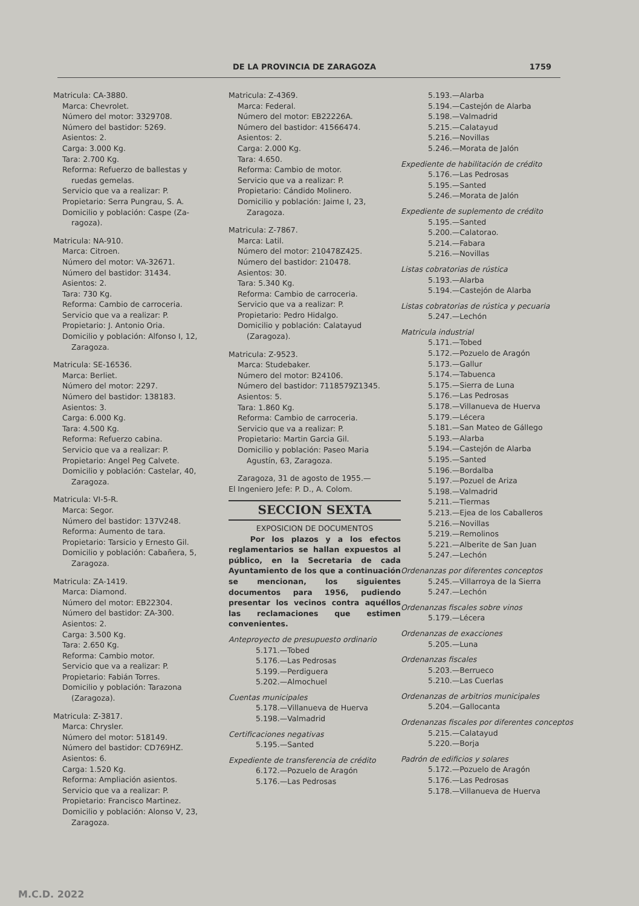DE LA PROVINCIA DE ZARAGOZA 1759
Matricula: CA-3880.
Marca: Chevrolet.
Número del motor: 3329708.
Número del bastidor: 5269.
Asientos: 2.
Carga: 3.000 Kg.
Tara: 2.700 Kg.
Reforma: Refuerzo de ballestas y
ruedas gemelas.
Servicio que va a realizar: P.
Propietario: Serra Pungrau, S. A.
Domicilio y población: Caspe (Za-
ragoza).
Matricula: NA-910.
Marca: Citroen.
Número del motor: VA-32671.
Número del bastidor: 31434.
Asientos: 2.
Tara: 730 Kg.
Reforma: Cambio de carroceria.
Servicio que va a realizar: P.
Propietario: J. Antonio Oria.
Domicilio y población: Alfonso I, 12,
Zaragoza.
Matricula: SE-16536.
Marca: Berliet.
Número del motor: 2297.
Número del bastidor: 138183.
Asientos: 3.
Carga: 6.000 Kg.
Tara: 4.500 Kg.
Reforma: Refuerzo cabina.
Servicio que va a realizar: P.
Propietario: Angel Peg Calvete.
Domicilio y población: Castelar, 40,
Zaragoza.
Matricula: VI-5-R.
Marca: Segor.
Número del bastidor: 137V248.
Reforma: Aumento de tara.
Propietario: Tarsicio y Ernesto Gil.
Domicilio y población: Cabañera, 5,
Zaragoza.
Matricula: ZA-1419.
Marca: Diamond.
Número del motor: EB22304.
Número del bastidor: ZA-300.
Asientos: 2.
Carga: 3.500 Kg.
Tara: 2.650 Kg.
Reforma: Cambio motor.
Servicio que va a realizar: P.
Propietario: Fabián Torres.
Domicilio y población: Tarazona
(Zaragoza).
Matricula: Z-3817.
Marca: Chrysler.
Número del motor: 518149.
Número del bastidor: CD769HZ.
Asientos: 6.
Carga: 1.520 Kg.
Reforma: Ampliación asientos.
Servicio que va a realizar: P.
Propietario: Francisco Martinez.
Domicilio y población: Alonso V, 23,
Zaragoza.
Matricula: Z-4369.
Marca: Federal.
Número del motor: EB22226A.
Número del bastidor: 41566474.
Asientos: 2.
Carga: 2.000 Kg.
Tara: 4.650.
Reforma: Cambio de motor.
Servicio que va a realizar: P.
Propietario: Cándido Molinero.
Domicilio y población: Jaime I, 23,
Zaragoza.
Matricula: Z-7867.
Marca: Latil.
Número del motor: 210478Z425.
Número del bastidor: 210478.
Asientos: 30.
Tara: 5.340 Kg.
Reforma: Cambio de carroceria.
Servicio que va a realizar: P.
Propietario: Pedro Hidalgo.
Domicilio y población: Calatayud
(Zaragoza).
Matricula: Z-9523.
Marca: Studebaker.
Número del motor: B24106.
Número del bastidor: 7118579Z1345.
Asientos: 5.
Tara: 1.860 Kg.
Reforma: Cambio de carroceria.
Servicio que va a realizar: P.
Propietario: Martin Garcia Gil.
Domicilio y población: Paseo Maria
Agustín, 63, Zaragoza.
Zaragoza, 31 de agosto de 1955.—
El Ingeniero Jefe: P. D., A. Colom.
SECCION SEXTA
EXPOSICION DE DOCUMENTOS
Por los plazos y a los efectos reglamentarios se hallan expuestos al público, en la Secretaria de cada Ayuntamiento de los que a continuación se mencionan, los siguientes documentos para 1956, pudiendo presentar los vecinos contra aquéllos las reclamaciones que estimen convenientes.
Anteproyecto de presupuesto ordinario
5.171.—Tobed
5.176.—Las Pedrosas
5.199.—Perdiguera
5.202.—Almochuel
Cuentas municipales
5.178.—Villanueva de Huerva
5.198.—Valmadrid
Certificaciones negativas
5.195.—Santed
Expediente de transferencia de crédito
6.172.—Pozuelo de Aragón
5.176.—Las Pedrosas
5.193.—Alarba
5.194.—Castejón de Alarba
5.198.—Valmadrid
5.215.—Calatayud
5.216.—Novillas
5.246.—Morata de Jalón
Expediente de habilitación de crédito
5.176.—Las Pedrosas
5.195.—Santed
5.246.—Morata de Jalón
Expediente de suplemento de crédito
5.195.—Santed
5.200.—Calatorao.
5.214.—Fabara
5.216.—Novillas
Listas cobratorias de rústica
5.193.—Alarba
5.194.—Castejón de Alarba
Listas cobratorias de rústica y pecuaria
5.247.—Lechón
Matricula industrial
5.171.—Tobed
5.172.—Pozuelo de Aragón
5.173.—Gallur
5.174.—Tabuenca
5.175.—Sierra de Luna
5.176.—Las Pedrosas
5.178.—Villanueva de Huerva
5.179.—Lécera
5.181.—San Mateo de Gállego
5.193.—Alarba
5.194.—Castejón de Alarba
5.195.—Santed
5.196.—Bordalba
5.197.—Pozuel de Ariza
5.198.—Valmadrid
5.211.—Tiermas
5.213.—Ejea de los Caballeros
5.216.—Novillas
5.219.—Remolinos
5.221.—Alberite de San Juan
5.247.—Lechón
Ordenanzas por diferentes conceptos
5.245.—Villarroya de la Sierra
5.247.—Lechón
Ordenanzas fiscales sobre vinos
5.179.—Lécera
Ordenanzas de exacciones
5.205.—Luna
Ordenanzas fiscales
5.203.—Berrueco
5.210.—Las Cuerlas
Ordenanzas de arbitrios municipales
5.204.—Gallocanta
Ordenanzas fiscales por diferentes conceptos
5.215.—Calatayud
5.220.—Borja
Padrón de edificios y solares
5.172.—Pozuelo de Aragón
5.176.—Las Pedrosas
5.178.—Villanueva de Huerva
M.C.D. 2022